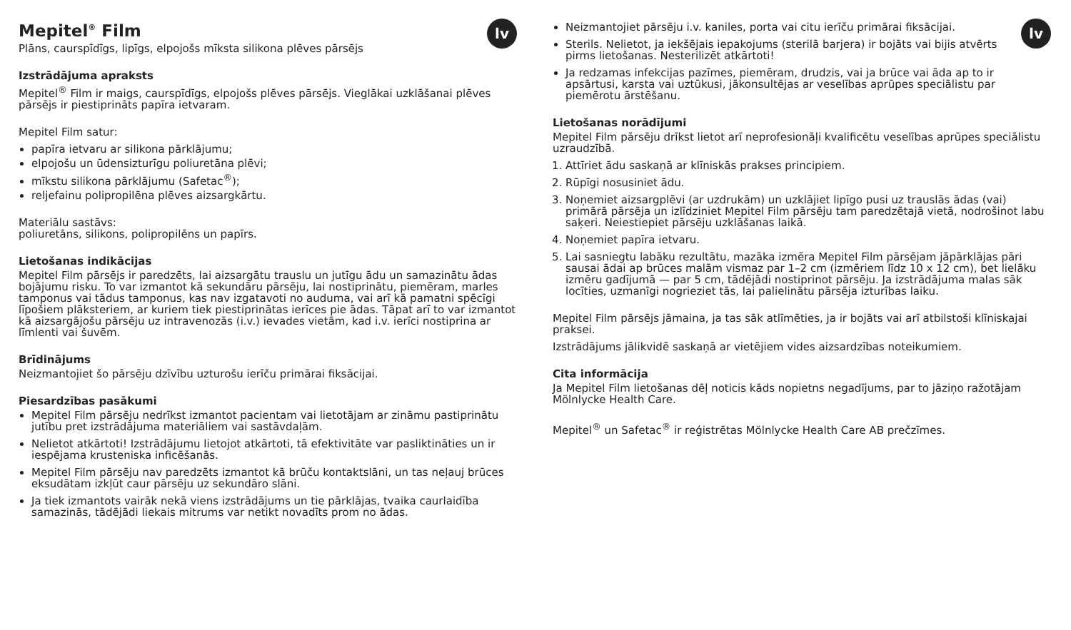lv
Mepitel<sup>®</sup> Film
Plāns, caurspīdīgs, lipīgs, elpojošs mīksta silikona plēves pārsējs
Izstrādājuma apraksts
Mepitel<sup>®</sup> Film ir maigs, caurspīdīgs, elpojošs plēves pārsējs. Vieglākai uzklāšanai plēves pārsējs ir piestiprināts papīra ietvaram.
Mepitel Film satur:
papīra ietvaru ar silikona pārklājumu;
elpojošu un ūdensizturīgu poliuretāna plēvi;
mīkstu silikona pārklājumu (Safetac<sup>®</sup>);
reljefainu polipropilēna plēves aizsargkārtu.
Materiālu sastāvs:
poliuretāns, silikons, polipropilēns un papīrs.
Lietošanas indikācijas
Mepitel Film pārsējs ir paredzēts, lai aizsargātu trauslu un jutīgu ādu un samazinātu ādas bojājumu risku. To var izmantot kā sekundāru pārsēju, lai nostiprinātu, piemēram, marles tamponus vai tādus tamponus, kas nav izgatavoti no auduma, vai arī kā pamatni spēcīgi līpošiem plāksteriem, ar kuriem tiek piestiprinātas ierīces pie ādas. Tāpat arī to var izmantot kā aizsargājošu pārsēju uz intravenozās (i.v.) ievades vietām, kad i.v. ierīci nostiprina ar līmlenti vai šuvēm.
Brīdinājums
Neizmantojiet šo pārsēju dzīvību uzturošu ierīču primārai fiksācijai.
Piesardzības pasākumi
Mepitel Film pārsēju nedrīkst izmantot pacientam vai lietotājam ar zināmu pastiprinātu jutību pret izstrādājuma materiāliem vai sastāvdaļām.
Nelietot atkārtoti! Izstrādājumu lietojot atkārtoti, tā efektivitāte var pasliktināties un ir iespējama krusteniska inficēšanās.
Mepitel Film pārsēju nav paredzēts izmantot kā brūču kontaktslāni, un tas neļauj brūces eksudātam izkļūt caur pārsēju uz sekundāro slāni.
Ja tiek izmantots vairāk nekā viens izstrādājums un tie pārklājas, tvaika caurlaidība samazinās, tādējādi liekais mitrums var netikt novadīts prom no ādas.
lv
Neizmantojiet pārsēju i.v. kaniles, porta vai citu ierīču primārai fiksācijai.
Sterils. Nelietot, ja iekšējais iepakojums (sterilā barjera) ir bojāts vai bijis atvērts pirms lietošanas. Nesterilizēt atkārtoti!
Ja redzamas infekcijas pazīmes, piemēram, drudzis, vai ja brūce vai āda ap to ir apsārtusi, karsta vai uztūkusi, jākonsultējas ar veselības aprūpes speciālistu par piemērotu ārstēšanu.
Lietošanas norādījumi
Mepitel Film pārsēju drīkst lietot arī neprofesionāļi kvalificētu veselības aprūpes speciālistu uzraudzībā.
1. Attīriet ādu saskaņā ar klīniskās prakses principiem.
2. Rūpīgi nosusiniet ādu.
3. Noņemiet aizsargplēvi (ar uzdrukām) un uzklājiet lipīgo pusi uz trauslās ādas (vai) primārā pārsēja un izlīdziniet Mepitel Film pārsēju tam paredzētajā vietā, nodrošinot labu saķeri. Neiestiepiet pārsēju uzklāšanas laikā.
4. Noņemiet papīra ietvaru.
5. Lai sasniegtu labāku rezultātu, mazāka izmēra Mepitel Film pārsējam jāpārklājas pāri sausai ādai ap brūces malām vismaz par 1–2 cm (izmēriem līdz 10 x 12 cm), bet lielāku izmēru gadījumā — par 5 cm, tādējādi nostiprinot pārsēju. Ja izstrādājuma malas sāk locīties, uzmanīgi nogrieziet tās, lai palielinātu pārsēja izturības laiku.
Mepitel Film pārsējs jāmaina, ja tas sāk atlīmēties, ja ir bojāts vai arī atbilstoši klīniskajai praksei.
Izstrādājums jālikvidē saskaņā ar vietējiem vides aizsardzības noteikumiem.
Cita informācija
Ja Mepitel Film lietošanas dēļ noticis kāds nopietns negadījums, par to jāziņo ražotājam Mölnlycke Health Care.
Mepitel<sup>®</sup> un Safetac<sup>®</sup> ir reģistrētas Mölnlycke Health Care AB prečzīmes.